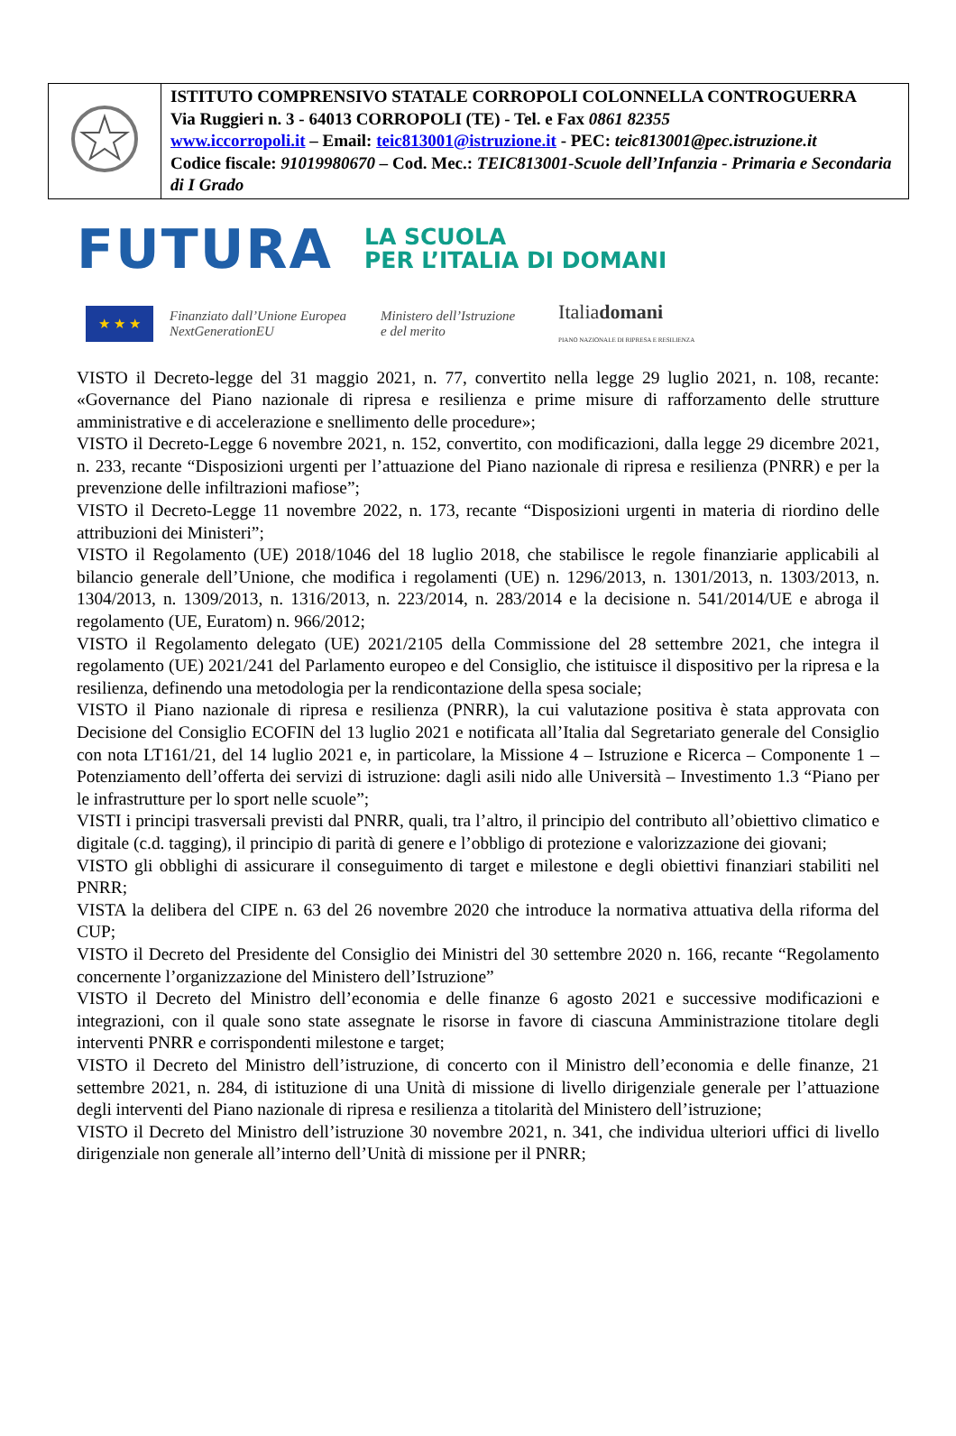| | ISTITUTO COMPRENSIVO STATALE CORROPOLI COLONNELLA CONTROGUERRA Via Ruggieri n. 3 - 64013 CORROPOLI (TE) - Tel. e Fax 0861 82355 www.iccorropoli.it – Email: teic813001@istruzione.it - PEC: teic813001@pec.istruzione.it Codice fiscale: 91019980670 – Cod. Mec.: TEIC813001-Scuole dell’Infanzia - Primaria e Secondaria di I Grado |
FUTURA LA SCUOLA
PER L’ITALIA DI DOMANI
★ ★ ★
Finanziato dall’Unione Europea
NextGenerationEU
Ministero dell’Istruzione
e del merito
Italiadomani
PIANO NAZIONALE DI RIPRESA E RESILIENZA
VISTO il Decreto-legge del 31 maggio 2021, n. 77, convertito nella legge 29 luglio 2021, n. 108, recante: «Governance del Piano nazionale di ripresa e resilienza e prime misure di rafforzamento delle strutture amministrative e di accelerazione e snellimento delle procedure»;
VISTO il Decreto-Legge 6 novembre 2021, n. 152, convertito, con modificazioni, dalla legge 29 dicembre 2021, n. 233, recante “Disposizioni urgenti per l’attuazione del Piano nazionale di ripresa e resilienza (PNRR) e per la prevenzione delle infiltrazioni mafiose”;
VISTO il Decreto-Legge 11 novembre 2022, n. 173, recante “Disposizioni urgenti in materia di riordino delle attribuzioni dei Ministeri”;
VISTO il Regolamento (UE) 2018/1046 del 18 luglio 2018, che stabilisce le regole finanziarie applicabili al bilancio generale dell’Unione, che modifica i regolamenti (UE) n. 1296/2013, n. 1301/2013, n. 1303/2013, n. 1304/2013, n. 1309/2013, n. 1316/2013, n. 223/2014, n. 283/2014 e la decisione n. 541/2014/UE e abroga il regolamento (UE, Euratom) n. 966/2012;
VISTO il Regolamento delegato (UE) 2021/2105 della Commissione del 28 settembre 2021, che integra il regolamento (UE) 2021/241 del Parlamento europeo e del Consiglio, che istituisce il dispositivo per la ripresa e la resilienza, definendo una metodologia per la rendicontazione della spesa sociale;
VISTO il Piano nazionale di ripresa e resilienza (PNRR), la cui valutazione positiva è stata approvata con Decisione del Consiglio ECOFIN del 13 luglio 2021 e notificata all’Italia dal Segretariato generale del Consiglio con nota LT161/21, del 14 luglio 2021 e, in particolare, la Missione 4 – Istruzione e Ricerca – Componente 1 – Potenziamento dell’offerta dei servizi di istruzione: dagli asili nido alle Università – Investimento 1.3 “Piano per le infrastrutture per lo sport nelle scuole”;
VISTI i principi trasversali previsti dal PNRR, quali, tra l’altro, il principio del contributo all’obiettivo climatico e digitale (c.d. tagging), il principio di parità di genere e l’obbligo di protezione e valorizzazione dei giovani;
VISTO gli obblighi di assicurare il conseguimento di target e milestone e degli obiettivi finanziari stabiliti nel PNRR;
VISTA la delibera del CIPE n. 63 del 26 novembre 2020 che introduce la normativa attuativa della riforma del CUP;
VISTO il Decreto del Presidente del Consiglio dei Ministri del 30 settembre 2020 n. 166, recante “Regolamento concernente l’organizzazione del Ministero dell’Istruzione”
VISTO il Decreto del Ministro dell’economia e delle finanze 6 agosto 2021 e successive modificazioni e integrazioni, con il quale sono state assegnate le risorse in favore di ciascuna Amministrazione titolare degli interventi PNRR e corrispondenti milestone e target;
VISTO il Decreto del Ministro dell’istruzione, di concerto con il Ministro dell’economia e delle finanze, 21 settembre 2021, n. 284, di istituzione di una Unità di missione di livello dirigenziale generale per l’attuazione degli interventi del Piano nazionale di ripresa e resilienza a titolarità del Ministero dell’istruzione;
VISTO il Decreto del Ministro dell’istruzione 30 novembre 2021, n. 341, che individua ulteriori uffici di livello dirigenziale non generale all’interno dell’Unità di missione per il PNRR;